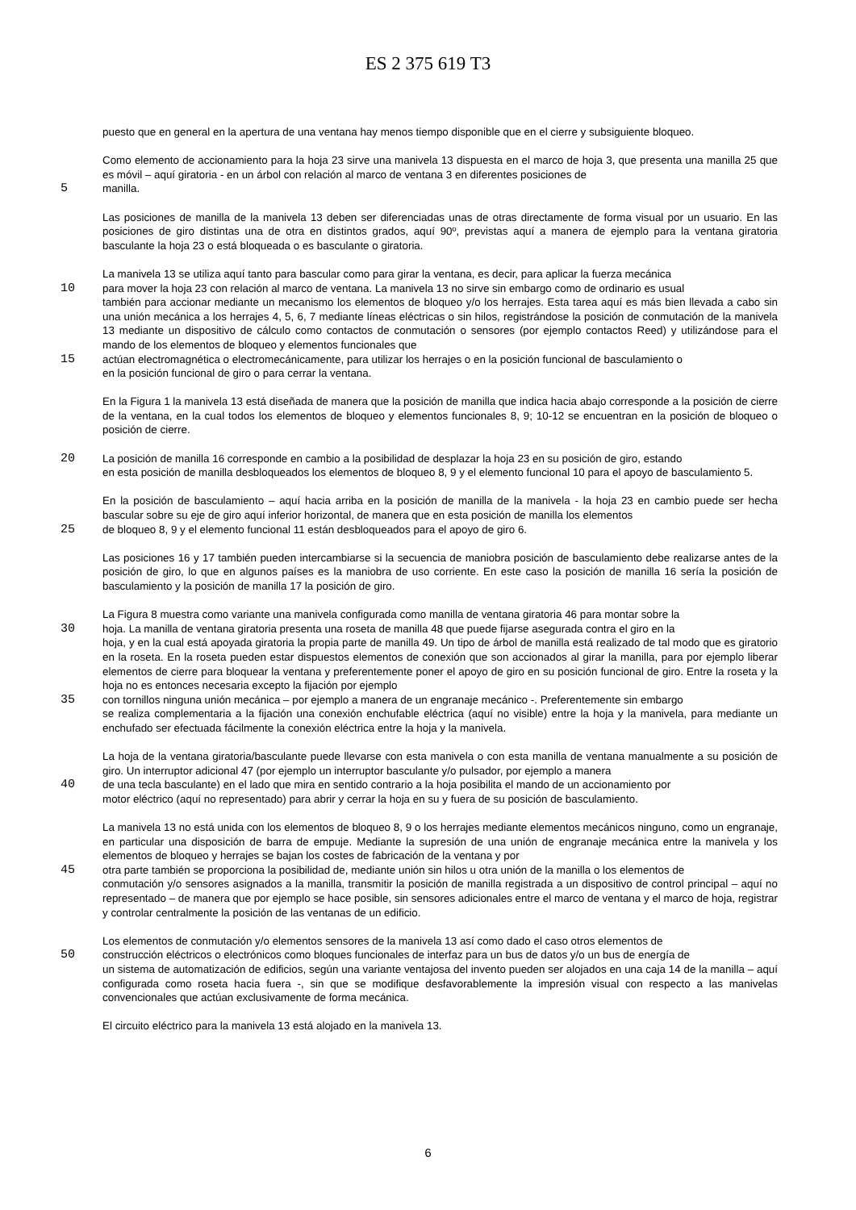ES 2 375 619 T3
puesto que en general en la apertura de una ventana hay menos tiempo disponible que en el cierre y subsiguiente bloqueo.
Como elemento de accionamiento para la hoja 23 sirve una manivela 13 dispuesta en el marco de hoja 3, que presenta una manilla 25 que es móvil – aquí giratoria - en un árbol con relación al marco de ventana 3 en diferentes posiciones de
5 manilla.
Las posiciones de manilla de la manivela 13 deben ser diferenciadas unas de otras directamente de forma visual por un usuario. En las posiciones de giro distintas una de otra en distintos grados, aquí 90º, previstas aquí a manera de ejemplo para la ventana giratoria basculante la hoja 23 o está bloqueada o es basculante o giratoria.
La manivela 13 se utiliza aquí tanto para bascular como para girar la ventana, es decir, para aplicar la fuerza mecánica
10 para mover la hoja 23 con relación al marco de ventana. La manivela 13 no sirve sin embargo como de ordinario es usual
también para accionar mediante un mecanismo los elementos de bloqueo y/o los herrajes. Esta tarea aquí es más bien llevada a cabo sin una unión mecánica a los herrajes 4, 5, 6, 7 mediante líneas eléctricas o sin hilos, registrándose la posición de conmutación de la manivela 13 mediante un dispositivo de cálculo como contactos de conmutación o sensores (por ejemplo contactos Reed) y utilizándose para el mando de los elementos de bloqueo y elementos funcionales que
15 actúan electromagnética o electromecánicamente, para utilizar los herrajes o en la posición funcional de basculamiento o
en la posición funcional de giro o para cerrar la ventana.
En la Figura 1 la manivela 13 está diseñada de manera que la posición de manilla que indica hacia abajo corresponde a la posición de cierre de la ventana, en la cual todos los elementos de bloqueo y elementos funcionales 8, 9; 10-12 se encuentran en la posición de bloqueo o posición de cierre.
20 La posición de manilla 16 corresponde en cambio a la posibilidad de desplazar la hoja 23 en su posición de giro, estando
en esta posición de manilla desbloqueados los elementos de bloqueo 8, 9 y el elemento funcional 10 para el apoyo de basculamiento 5.
En la posición de basculamiento – aquí hacia arriba en la posición de manilla de la manivela - la hoja 23 en cambio puede ser hecha bascular sobre su eje de giro aquí inferior horizontal, de manera que en esta posición de manilla los elementos
25 de bloqueo 8, 9 y el elemento funcional 11 están desbloqueados para el apoyo de giro 6.
Las posiciones 16 y 17 también pueden intercambiarse si la secuencia de maniobra posición de basculamiento debe realizarse antes de la posición de giro, lo que en algunos países es la maniobra de uso corriente. En este caso la posición de manilla 16 sería la posición de basculamiento y la posición de manilla 17 la posición de giro.
La Figura 8 muestra como variante una manivela configurada como manilla de ventana giratoria 46 para montar sobre la
30 hoja. La manilla de ventana giratoria presenta una roseta de manilla 48 que puede fijarse asegurada contra el giro en la
hoja, y en la cual está apoyada giratoria la propia parte de manilla 49. Un tipo de árbol de manilla está realizado de tal modo que es giratorio en la roseta. En la roseta pueden estar dispuestos elementos de conexión que son accionados al girar la manilla, para por ejemplo liberar elementos de cierre para bloquear la ventana y preferentemente poner el apoyo de giro en su posición funcional de giro. Entre la roseta y la hoja no es entonces necesaria excepto la fijación por ejemplo
35 con tornillos ninguna unión mecánica – por ejemplo a manera de un engranaje mecánico -. Preferentemente sin embargo
se realiza complementaria a la fijación una conexión enchufable eléctrica (aquí no visible) entre la hoja y la manivela, para mediante un enchufado ser efectuada fácilmente la conexión eléctrica entre la hoja y la manivela.
La hoja de la ventana giratoria/basculante puede llevarse con esta manivela o con esta manilla de ventana manualmente a su posición de giro. Un interruptor adicional 47 (por ejemplo un interruptor basculante y/o pulsador, por ejemplo a manera
40 de una tecla basculante) en el lado que mira en sentido contrario a la hoja posibilita el mando de un accionamiento por
motor eléctrico (aquí no representado) para abrir y cerrar la hoja en su y fuera de su posición de basculamiento.
La manivela 13 no está unida con los elementos de bloqueo 8, 9 o los herrajes mediante elementos mecánicos ninguno, como un engranaje, en particular una disposición de barra de empuje. Mediante la supresión de una unión de engranaje mecánica entre la manivela y los elementos de bloqueo y herrajes se bajan los costes de fabricación de la ventana y por
45 otra parte también se proporciona la posibilidad de, mediante unión sin hilos u otra unión de la manilla o los elementos de
conmutación y/o sensores asignados a la manilla, transmitir la posición de manilla registrada a un dispositivo de control principal – aquí no representado – de manera que por ejemplo se hace posible, sin sensores adicionales entre el marco de ventana y el marco de hoja, registrar y controlar centralmente la posición de las ventanas de un edificio.
Los elementos de conmutación y/o elementos sensores de la manivela 13 así como dado el caso otros elementos de
50 construcción eléctricos o electrónicos como bloques funcionales de interfaz para un bus de datos y/o un bus de energía de
un sistema de automatización de edificios, según una variante ventajosa del invento pueden ser alojados en una caja 14 de la manilla – aquí configurada como roseta hacia fuera -, sin que se modifique desfavorablemente la impresión visual con respecto a las manivelas convencionales que actúan exclusivamente de forma mecánica.
El circuito eléctrico para la manivela 13 está alojado en la manivela 13.
6